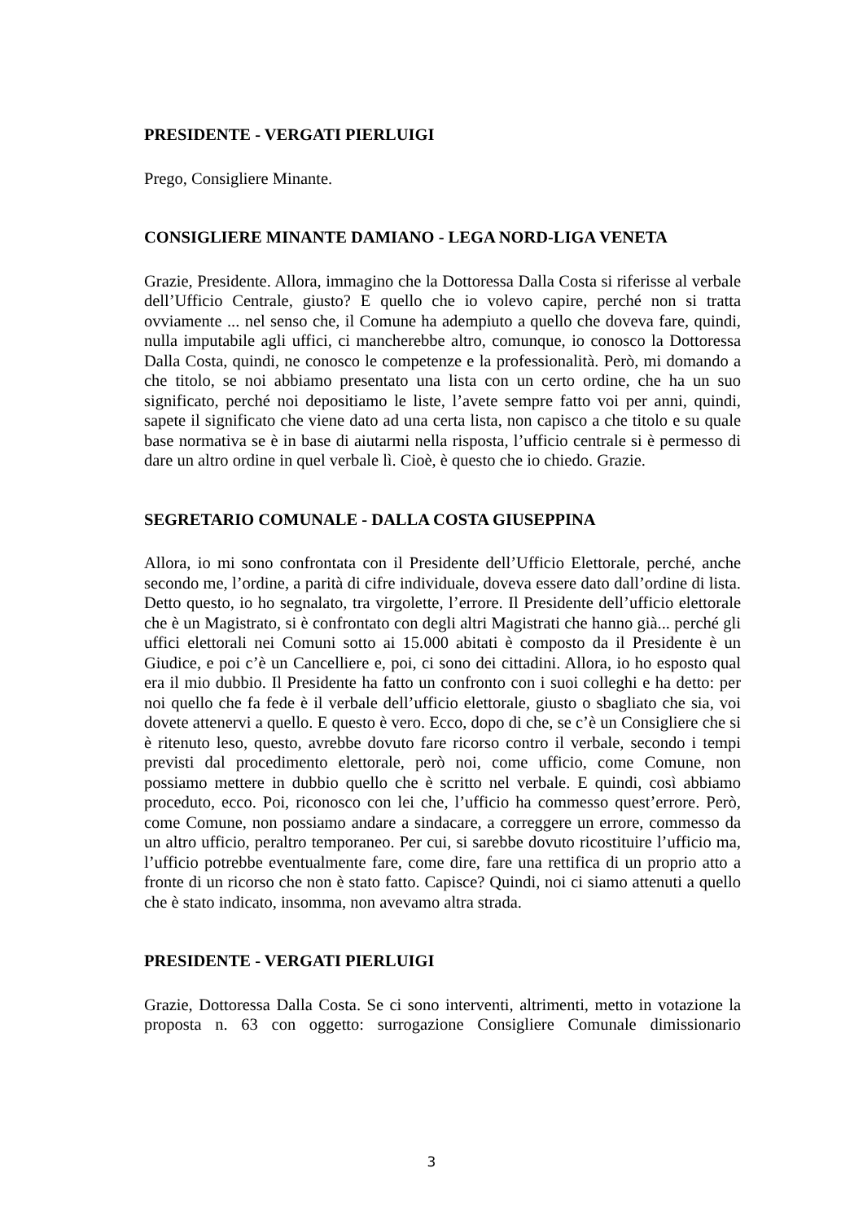PRESIDENTE - VERGATI PIERLUIGI
Prego, Consigliere Minante.
CONSIGLIERE MINANTE DAMIANO - LEGA NORD-LIGA VENETA
Grazie, Presidente. Allora, immagino che la Dottoressa Dalla Costa si riferisse al verbale dell’Ufficio Centrale, giusto? E quello che io volevo capire, perché non si tratta ovviamente ... nel senso che, il Comune ha adempiuto a quello che doveva fare, quindi, nulla imputabile agli uffici, ci mancherebbe altro, comunque, io conosco la Dottoressa Dalla Costa, quindi, ne conosco le competenze e la professionalità. Però, mi domando a che titolo, se noi abbiamo presentato una lista con un certo ordine, che ha un suo significato, perché noi depositiamo le liste, l’avete sempre fatto voi per anni, quindi, sapete il significato che viene dato ad una certa lista, non capisco a che titolo e su quale base normativa se è in base di aiutarmi nella risposta, l’ufficio centrale si è permesso di dare un altro ordine in quel verbale lì. Cioè, è questo che io chiedo. Grazie.
SEGRETARIO COMUNALE - DALLA COSTA GIUSEPPINA
Allora, io mi sono confrontata con il Presidente dell’Ufficio Elettorale, perché, anche secondo me, l’ordine, a parità di cifre individuale, doveva essere dato dall’ordine di lista. Detto questo, io ho segnalato, tra virgolette, l’errore. Il Presidente dell’ufficio elettorale che è un Magistrato, si è confrontato con degli altri Magistrati che hanno già... perché gli uffici elettorali nei Comuni sotto ai 15.000 abitati è composto da il Presidente è un Giudice, e poi c’è un Cancelliere e, poi, ci sono dei cittadini. Allora, io ho esposto qual era il mio dubbio. Il Presidente ha fatto un confronto con i suoi colleghi e ha detto: per noi quello che fa fede è il verbale dell’ufficio elettorale, giusto o sbagliato che sia, voi dovete attenervi a quello. E questo è vero. Ecco, dopo di che, se c’è un Consigliere che si è ritenuto leso, questo, avrebbe dovuto fare ricorso contro il verbale, secondo i tempi previsti dal procedimento elettorale, però noi, come ufficio, come Comune, non possiamo mettere in dubbio quello che è scritto nel verbale. E quindi, così abbiamo proceduto, ecco. Poi, riconosco con lei che, l’ufficio ha commesso quest’errore. Però, come Comune, non possiamo andare a sindacare, a correggere un errore, commesso da un altro ufficio, peraltro temporaneo. Per cui, si sarebbe dovuto ricostituire l’ufficio ma, l’ufficio potrebbe eventualmente fare, come dire, fare una rettifica di un proprio atto a fronte di un ricorso che non è stato fatto. Capisce? Quindi, noi ci siamo attenuti a quello che è stato indicato, insomma, non avevamo altra strada.
PRESIDENTE - VERGATI PIERLUIGI
Grazie, Dottoressa Dalla Costa. Se ci sono interventi, altrimenti, metto in votazione la proposta n. 63 con oggetto: surrogazione Consigliere Comunale dimissionario
3